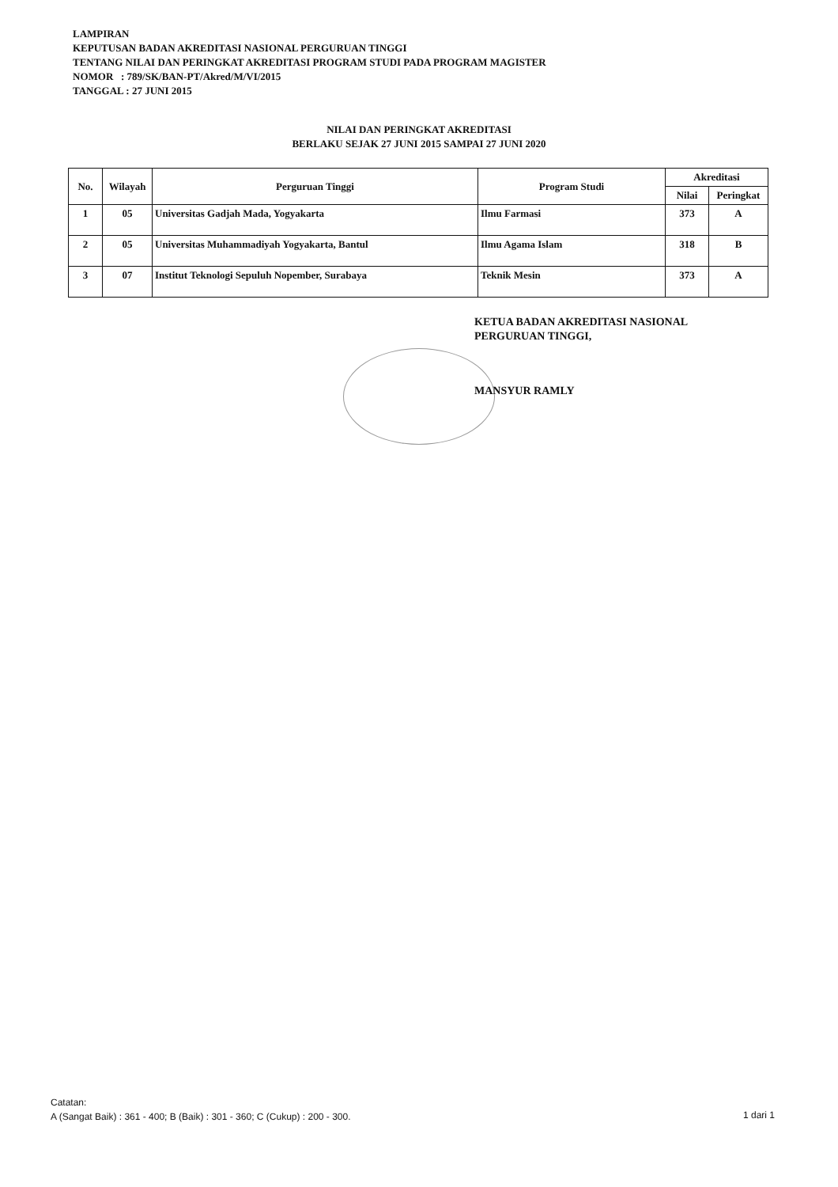LAMPIRAN
KEPUTUSAN BADAN AKREDITASI NASIONAL PERGURUAN TINGGI
TENTANG NILAI DAN PERINGKAT AKREDITASI PROGRAM STUDI PADA PROGRAM MAGISTER
NOMOR : 789/SK/BAN-PT/Akred/M/VI/2015
TANGGAL : 27 JUNI 2015
NILAI DAN PERINGKAT AKREDITASI
BERLAKU SEJAK 27 JUNI 2015 SAMPAI 27 JUNI 2020
| No. | Wilayah | Perguruan Tinggi | Program Studi | Akreditasi | |
| --- | --- | --- | --- | --- | --- |
| | | | | Nilai | Peringkat |
| 1 | 05 | Universitas Gadjah Mada, Yogyakarta | Ilmu Farmasi | 373 | A |
| 2 | 05 | Universitas Muhammadiyah Yogyakarta, Bantul | Ilmu Agama Islam | 318 | B |
| 3 | 07 | Institut Teknologi Sepuluh Nopember, Surabaya | Teknik Mesin | 373 | A |
KETUA BADAN AKREDITASI NASIONAL
PERGURUAN TINGGI,
MANSYUR RAMLY
Catatan:
A (Sangat Baik) : 361 - 400; B (Baik) : 301 - 360; C (Cukup) : 200 - 300.
1 dari 1